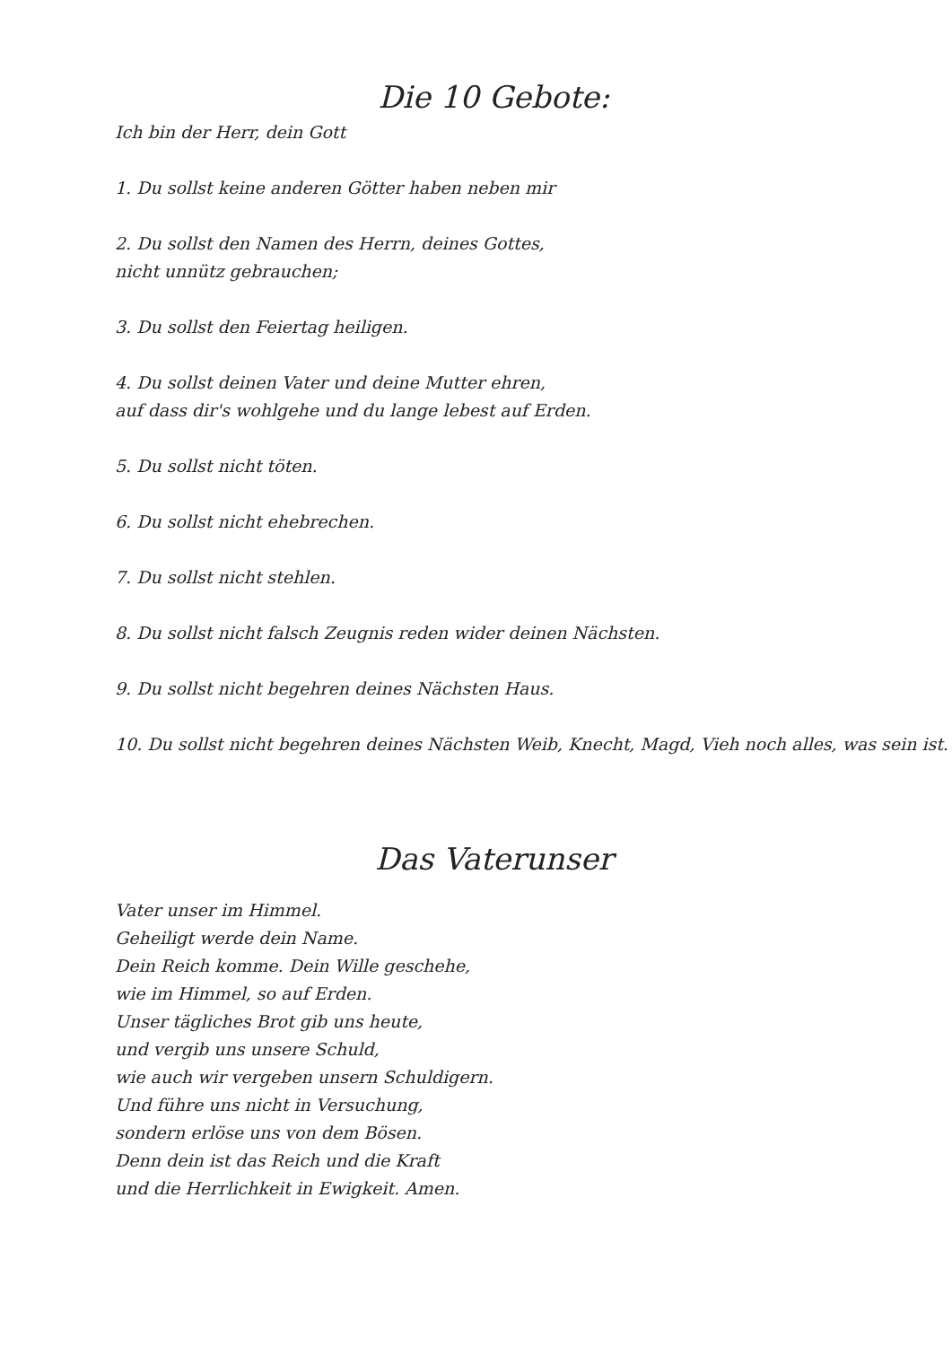Die 10 Gebote:
Ich bin der Herr, dein Gott
1. Du sollst keine anderen Götter haben neben mir
2. Du sollst den Namen des Herrn, deines Gottes,
nicht unnütz gebrauchen;
3. Du sollst den Feiertag heiligen.
4. Du sollst deinen Vater und deine Mutter ehren,
auf dass dir's wohlgehe und du lange lebest auf Erden.
5. Du sollst nicht töten.
6. Du sollst nicht ehebrechen.
7. Du sollst nicht stehlen.
8. Du sollst nicht falsch Zeugnis reden wider deinen Nächsten.
9. Du sollst nicht begehren deines Nächsten Haus.
10. Du sollst nicht begehren deines Nächsten Weib, Knecht, Magd, Vieh noch alles, was sein ist.
Das Vaterunser
Vater unser im Himmel.
Geheiligt werde dein Name.
Dein Reich komme. Dein Wille geschehe,
wie im Himmel, so auf Erden.
Unser tägliches Brot gib uns heute,
und vergib uns unsere Schuld,
wie auch wir vergeben unsern Schuldigern.
Und führe uns nicht in Versuchung,
sondern erlöse uns von dem Bösen.
Denn dein ist das Reich und die Kraft
und die Herrlichkeit in Ewigkeit. Amen.